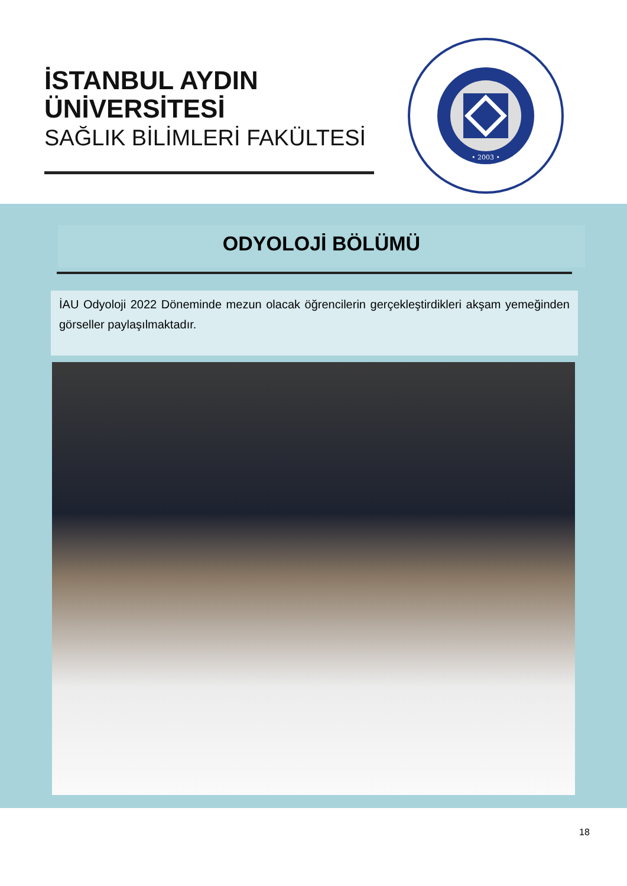İSTANBUL AYDIN
ÜNİVERSİTESİ
SAĞLIK BİLİMLERİ FAKÜLTESİ
• 2003 •
ODYOLOJİ BÖLÜMÜ
İAU Odyoloji 2022 Döneminde mezun olacak öğrencilerin gerçekleştirdikleri akşam yemeğinden görseller paylaşılmaktadır.
18